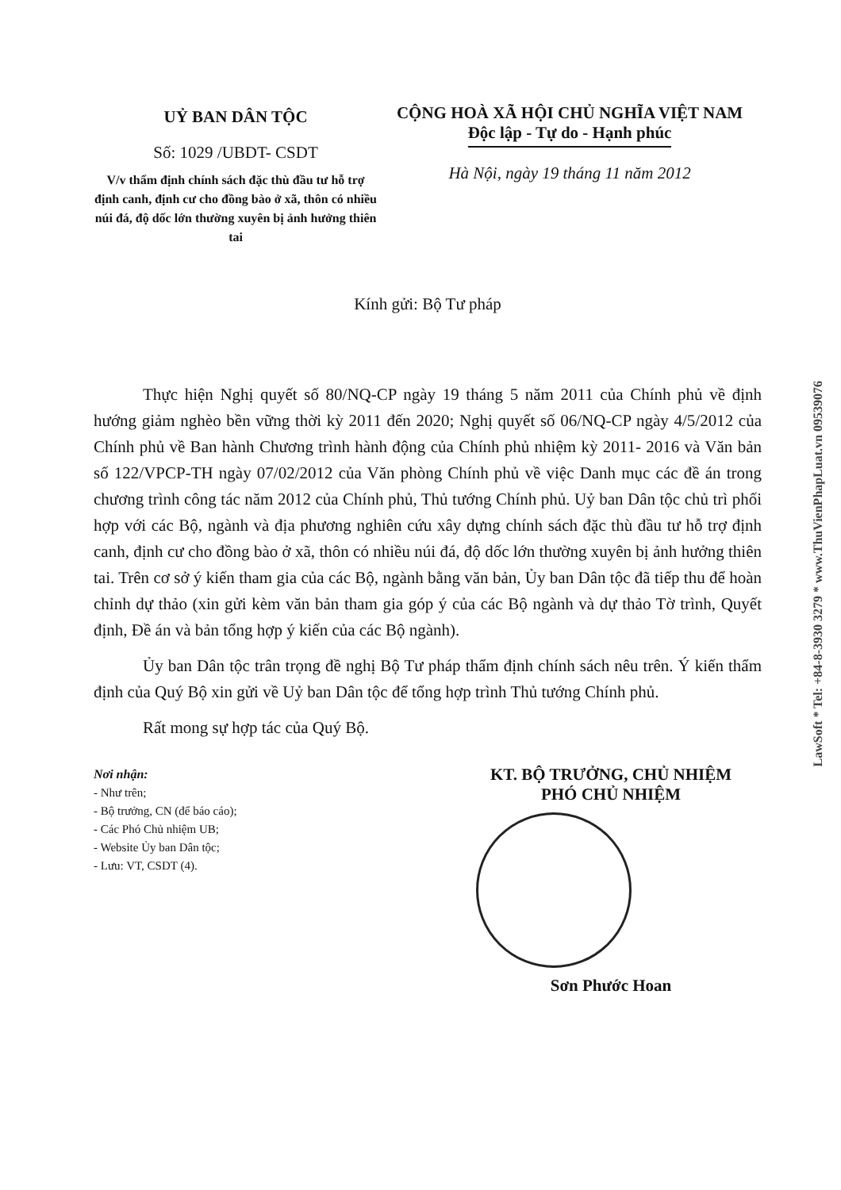UỶ BAN DÂN TỘC
Số: 1029 /UBDT- CSDT
V/v thẩm định chính sách đặc thù đầu tư hỗ trợ định canh, định cư cho đồng bào ở xã, thôn có nhiều núi đá, độ dốc lớn thường xuyên bị ảnh hưởng thiên tai
CỘNG HOÀ XÃ HỘI CHỦ NGHĨA VIỆT NAM
Độc lập - Tự do - Hạnh phúc
Hà Nội, ngày 19 tháng 11 năm 2012
Kính gửi: Bộ Tư pháp
Thực hiện Nghị quyết số 80/NQ-CP ngày 19 tháng 5 năm 2011 của Chính phủ về định hướng giảm nghèo bền vững thời kỳ 2011 đến 2020; Nghị quyết số 06/NQ-CP ngày 4/5/2012 của Chính phủ về Ban hành Chương trình hành động của Chính phủ nhiệm kỳ 2011- 2016 và Văn bản số 122/VPCP-TH ngày 07/02/2012 của Văn phòng Chính phủ về việc Danh mục các đề án trong chương trình công tác năm 2012 của Chính phủ, Thủ tướng Chính phủ. Uỷ ban Dân tộc chủ trì phối hợp với các Bộ, ngành và địa phương nghiên cứu xây dựng chính sách đặc thù đầu tư hỗ trợ định canh, định cư cho đồng bào ở xã, thôn có nhiều núi đá, độ dốc lớn thường xuyên bị ảnh hưởng thiên tai. Trên cơ sở ý kiến tham gia của các Bộ, ngành bằng văn bản, Ủy ban Dân tộc đã tiếp thu để hoàn chỉnh dự thảo (xin gửi kèm văn bản tham gia góp ý của các Bộ ngành và dự thảo Tờ trình, Quyết định, Đề án và bản tổng hợp ý kiến của các Bộ ngành).
Ủy ban Dân tộc trân trọng đề nghị Bộ Tư pháp thẩm định chính sách nêu trên. Ý kiến thẩm định của Quý Bộ xin gửi về Uỷ ban Dân tộc để tổng hợp trình Thủ tướng Chính phủ.
Rất mong sự hợp tác của Quý Bộ.
Nơi nhận:
- Như trên;
- Bộ trưởng, CN (để báo cáo);
- Các Phó Chủ nhiệm UB;
- Website Ủy ban Dân tộc;
- Lưu: VT, CSDT (4).
KT. BỘ TRƯỞNG, CHỦ NHIỆM
PHÓ CHỦ NHIỆM
Sơn Phước Hoan
LawSoft * Tel: +84-8-3930 3279 * www.ThuVienPhapLuat.vn 09539076